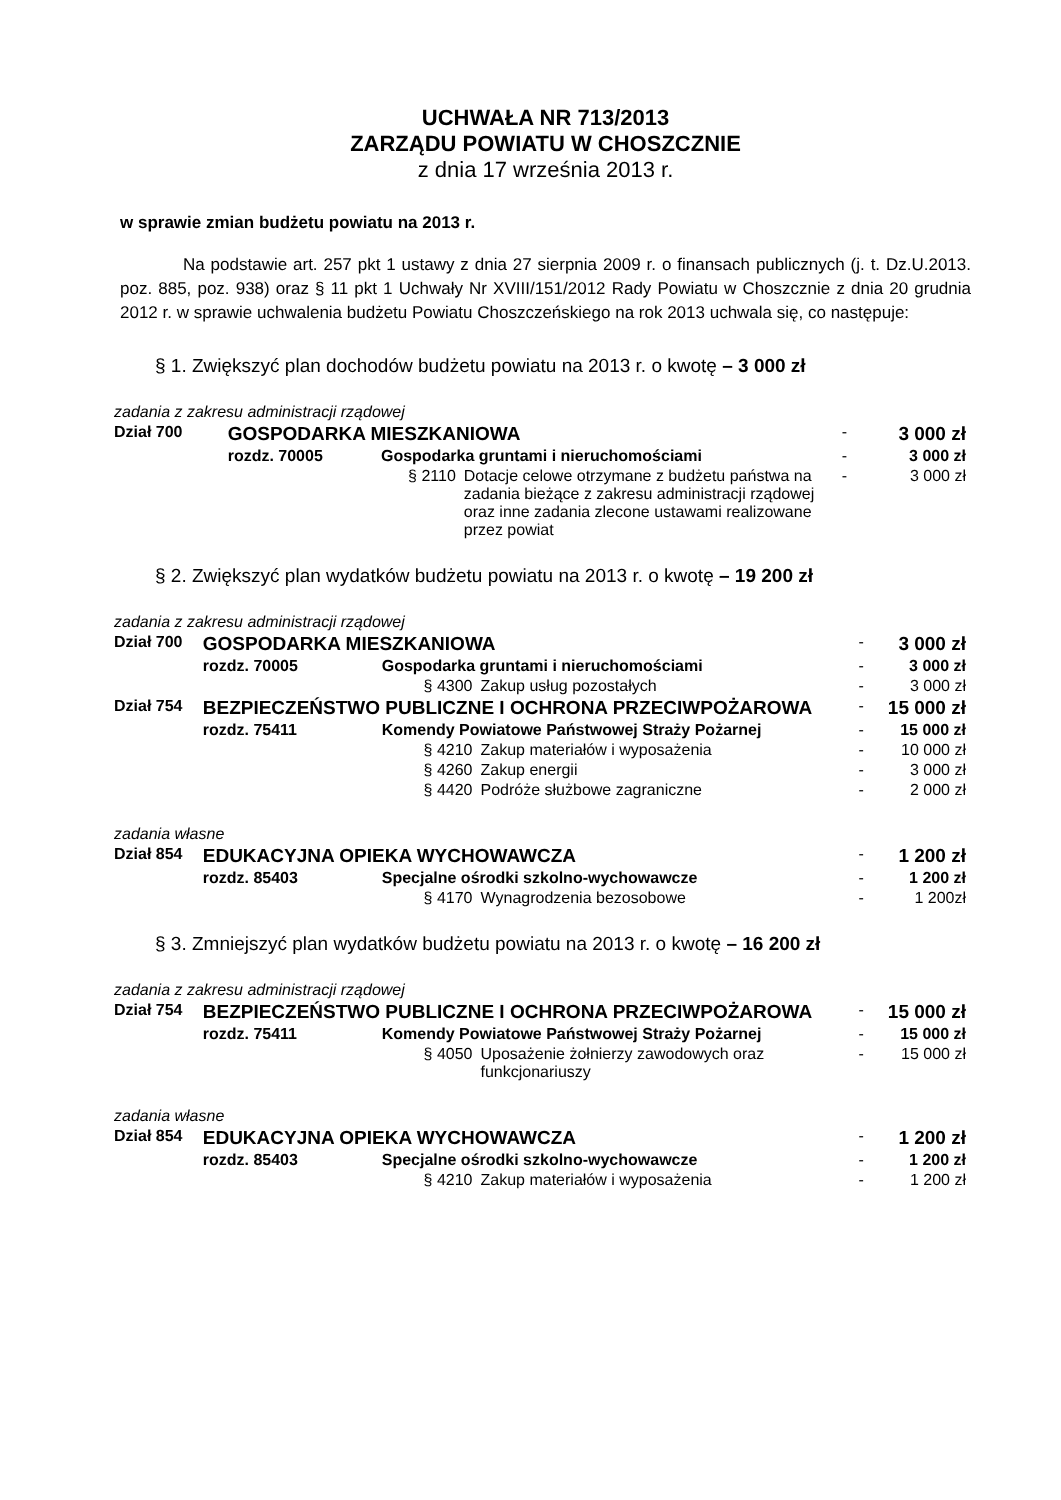UCHWAŁA NR 713/2013
ZARZĄDU POWIATU W CHOSZCZNIE
z dnia 17 września 2013 r.
w sprawie zmian budżetu powiatu na 2013 r.
Na podstawie art. 257 pkt 1 ustawy z dnia 27 sierpnia 2009 r. o finansach publicznych (j. t. Dz.U.2013. poz. 885, poz. 938) oraz § 11 pkt 1 Uchwały Nr XVIII/151/2012 Rady Powiatu w Choszcznie z dnia 20 grudnia 2012 r. w sprawie uchwalenia budżetu Powiatu Choszczeńskiego na rok 2013 uchwala się, co następuje:
§ 1. Zwiększyć plan dochodów budżetu powiatu na 2013 r. o kwotę – 3 000 zł
| zadania z zakresu administracji rządowej | | | | | |
| Dział 700 | GOSPODARKA MIESZKANIOWA | | | - | 3 000 zł |
| | rozdz. 70005 | Gospodarka gruntami i nieruchomościami | | - | 3 000 zł |
| | | § 2110 | Dotacje celowe otrzymane z budżetu państwa na zadania bieżące z zakresu administracji rządowej oraz inne zadania zlecone ustawami realizowane przez powiat | - | 3 000 zł |
§ 2. Zwiększyć plan wydatków budżetu powiatu na 2013 r. o kwotę – 19 200 zł
| zadania z zakresu administracji rządowej | | | | | |
| Dział 700 | GOSPODARKA MIESZKANIOWA | | | - | 3 000 zł |
| | rozdz. 70005 | Gospodarka gruntami i nieruchomościami | | - | 3 000 zł |
| | | § 4300 | Zakup usług pozostałych | - | 3 000 zł |
| Dział 754 | BEZPIECZEŃSTWO PUBLICZNE I OCHRONA PRZECIWPOŻAROWA | | | - | 15 000 zł |
| | rozdz. 75411 | Komendy Powiatowe Państwowej Straży Pożarnej | | - | 15 000 zł |
| | | § 4210 | Zakup materiałów i wyposażenia | - | 10 000 zł |
| | | § 4260 | Zakup energii | - | 3 000 zł |
| | | § 4420 | Podróże służbowe zagraniczne | - | 2 000 zł |
| zadania własne | | | | | |
| Dział 854 | EDUKACYJNA OPIEKA WYCHOWAWCZA | | | - | 1 200 zł |
| | rozdz. 85403 | Specjalne ośrodki szkolno-wychowawcze | | - | 1 200 zł |
| | | § 4170 | Wynagrodzenia bezosobowe | - | 1 200zł |
§ 3. Zmniejszyć plan wydatków budżetu powiatu na 2013 r. o kwotę – 16 200 zł
| zadania z zakresu administracji rządowej | | | | | |
| Dział 754 | BEZPIECZEŃSTWO PUBLICZNE I OCHRONA PRZECIWPOŻAROWA | | | - | 15 000 zł |
| | rozdz. 75411 | Komendy Powiatowe Państwowej Straży Pożarnej | | - | 15 000 zł |
| | | § 4050 | Uposażenie żołnierzy zawodowych oraz funkcjonariuszy | - | 15 000 zł |
| zadania własne | | | | | |
| Dział 854 | EDUKACYJNA OPIEKA WYCHOWAWCZA | | | - | 1 200 zł |
| | rozdz. 85403 | Specjalne ośrodki szkolno-wychowawcze | | - | 1 200 zł |
| | | § 4210 | Zakup materiałów i wyposażenia | - | 1 200 zł |